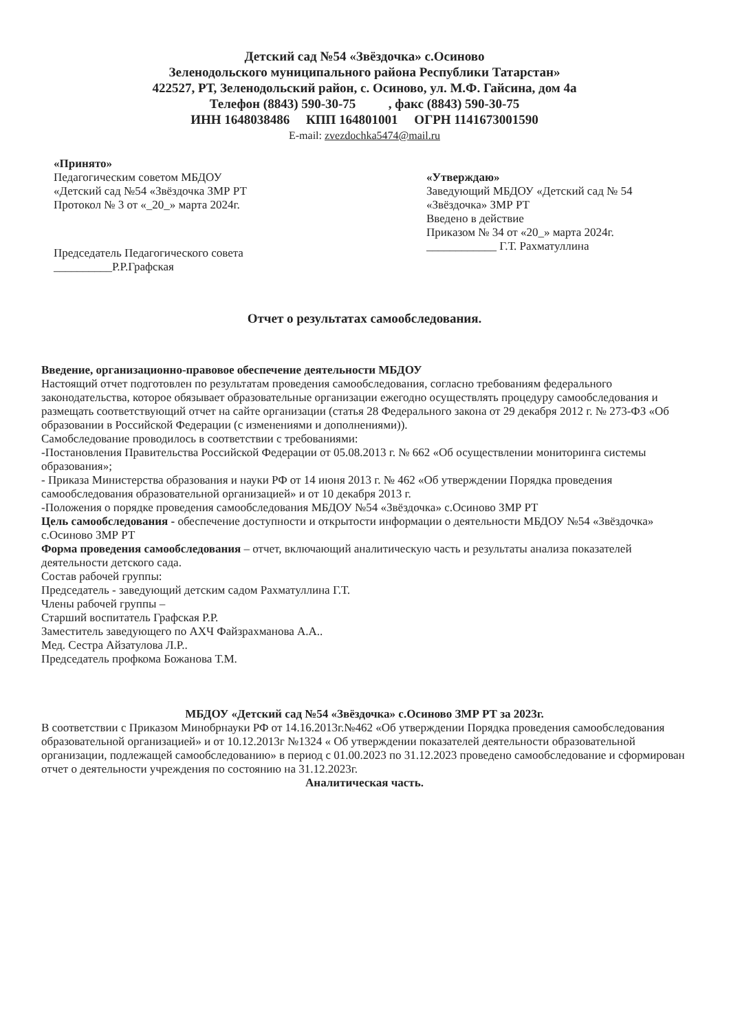Детский сад №54 «Звёздочка» с.Осиново
Зеленодольского муниципального района Республики Татарстан»
422527, РТ, Зеленодольский район, с. Осиново, ул. М.Ф. Гайсина, дом 4а
Телефон (8843) 590-30-75 , факс (8843) 590-30-75
ИНН 1648038486 КПП 164801001 ОГРН 1141673001590
E-mail: zvezdochka5474@mail.ru
«Принято»
Педагогическим советом МБДОУ
«Детский сад №54 «Звёздочка ЗМР РТ
Протокол № 3 от «_20_» марта 2024г.
Председатель Педагогического совета
__________Р.Р.Графская
«Утверждаю»
Заведующий МБДОУ «Детский сад № 54
«Звёздочка» ЗМР РТ
Введено в действие
Приказом № 34 от «20_» марта 2024г.
____________ Г.Т. Рахматуллина
Отчет о результатах самообследования.
Введение, организационно-правовое обеспечение деятельности МБДОУ
Настоящий отчет подготовлен по результатам проведения самообследования, согласно требованиям федерального законодательства, которое обязывает образовательные организации ежегодно осуществлять процедуру самообследования и размещать соответствующий отчет на сайте организации (статья 28 Федерального закона от 29 декабря 2012 г. № 273-ФЗ «Об образовании в Российской Федерации (с изменениями и дополнениями)).
Самобследование проводилось в соответствии с требованиями:
-Постановления Правительства Российской Федерации от 05.08.2013 г. № 662 «Об осуществлении мониторинга системы образования»;
- Приказа Министерства образования и науки РФ от 14 июня 2013 г. № 462 «Об утверждении Порядка проведения самообследования образовательной организацией» и от 10 декабря 2013 г.
-Положения о порядке проведения самообследования МБДОУ №54 «Звёздочка» с.Осиново ЗМР РТ
Цель самообследования - обеспечение доступности и открытости информации о деятельности МБДОУ №54 «Звёздочка» с.Осиново ЗМР РТ
Форма проведения самообследования – отчет, включающий аналитическую часть и результаты анализа показателей деятельности детского сада.
Состав рабочей группы:
Председатель - заведующий детским садом Рахматуллина Г.Т.
Члены рабочей группы –
Старший воспитатель Графская Р.Р.
Заместитель заведующего по АХЧ Файзрахманова А.А..
Мед. Сестра Айзатулова Л.Р..
Председатель профкома Божанова Т.М.
МБДОУ «Детский сад №54 «Звёздочка» с.Осиново ЗМР РТ за 2023г.
В соответствии с Приказом Минобрнауки РФ от 14.16.2013г.№462 «Об утверждении Порядка проведения самообследования образовательной организацией» и от 10.12.2013г №1324 « Об утверждении показателей деятельности образовательной организации, подлежащей самообследованию» в период с 01.00.2023 по 31.12.2023 проведено самообследование и сформирован отчет о деятельности учреждения по состоянию на 31.12.2023г.
Аналитическая часть.